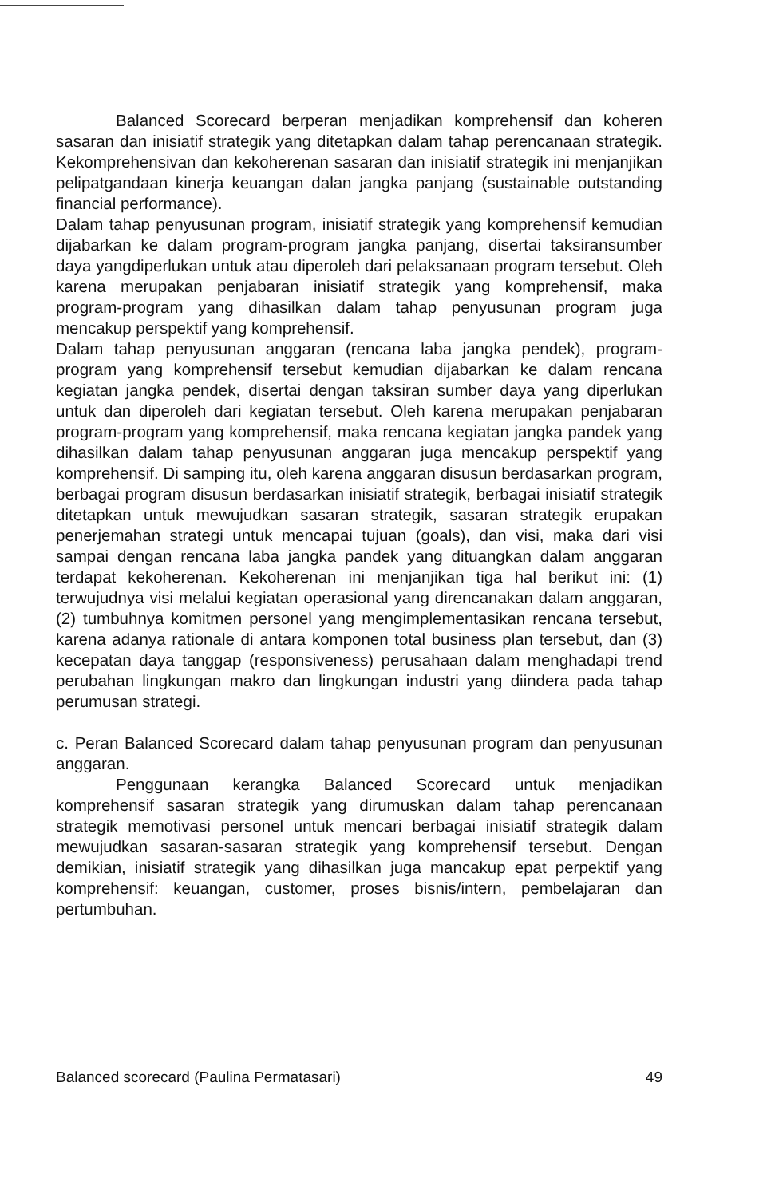Balanced Scorecard berperan menjadikan komprehensif dan koheren sasaran dan inisiatif strategik yang ditetapkan dalam tahap perencanaan strategik. Kekomprehensivan dan kekoherenan sasaran dan inisiatif strategik ini menjanjikan pelipatgandaan kinerja keuangan dalan jangka panjang (sustainable outstanding financial performance).
Dalam tahap penyusunan program, inisiatif strategik yang komprehensif kemudian dijabarkan ke dalam program-program jangka panjang, disertai taksiransumber daya yangdiperlukan untuk atau diperoleh dari pelaksanaan program tersebut. Oleh karena merupakan penjabaran inisiatif strategik yang komprehensif, maka program-program yang dihasilkan dalam tahap penyusunan program juga mencakup perspektif yang komprehensif.
Dalam tahap penyusunan anggaran (rencana laba jangka pendek), program-program yang komprehensif tersebut kemudian dijabarkan ke dalam rencana kegiatan jangka pendek, disertai dengan taksiran sumber daya yang diperlukan untuk dan diperoleh dari kegiatan tersebut. Oleh karena merupakan penjabaran program-program yang komprehensif, maka rencana kegiatan jangka pandek yang dihasilkan dalam tahap penyusunan anggaran juga mencakup perspektif yang komprehensif. Di samping itu, oleh karena anggaran disusun berdasarkan program, berbagai program disusun berdasarkan inisiatif strategik, berbagai inisiatif strategik ditetapkan untuk mewujudkan sasaran strategik, sasaran strategik erupakan penerjemahan strategi untuk mencapai tujuan (goals), dan visi, maka dari visi sampai dengan rencana laba jangka pandek yang dituangkan dalam anggaran terdapat kekoherenan. Kekoherenan ini menjanjikan tiga hal berikut ini: (1) terwujudnya visi melalui kegiatan operasional yang direncanakan dalam anggaran, (2) tumbuhnya komitmen personel yang mengimplementasikan rencana tersebut, karena adanya rationale di antara komponen total business plan tersebut, dan (3) kecepatan daya tanggap (responsiveness) perusahaan dalam menghadapi trend perubahan lingkungan makro dan lingkungan industri yang diindera pada tahap perumusan strategi.
c. Peran Balanced Scorecard dalam tahap penyusunan program dan penyusunan anggaran.
Penggunaan kerangka Balanced Scorecard untuk menjadikan komprehensif sasaran strategik yang dirumuskan dalam tahap perencanaan strategik memotivasi personel untuk mencari berbagai inisiatif strategik dalam mewujudkan sasaran-sasaran strategik yang komprehensif tersebut. Dengan demikian, inisiatif strategik yang dihasilkan juga mancakup epat perpektif yang komprehensif: keuangan, customer, proses bisnis/intern, pembelajaran dan pertumbuhan.
Balanced scorecard (Paulina Permatasari) 49